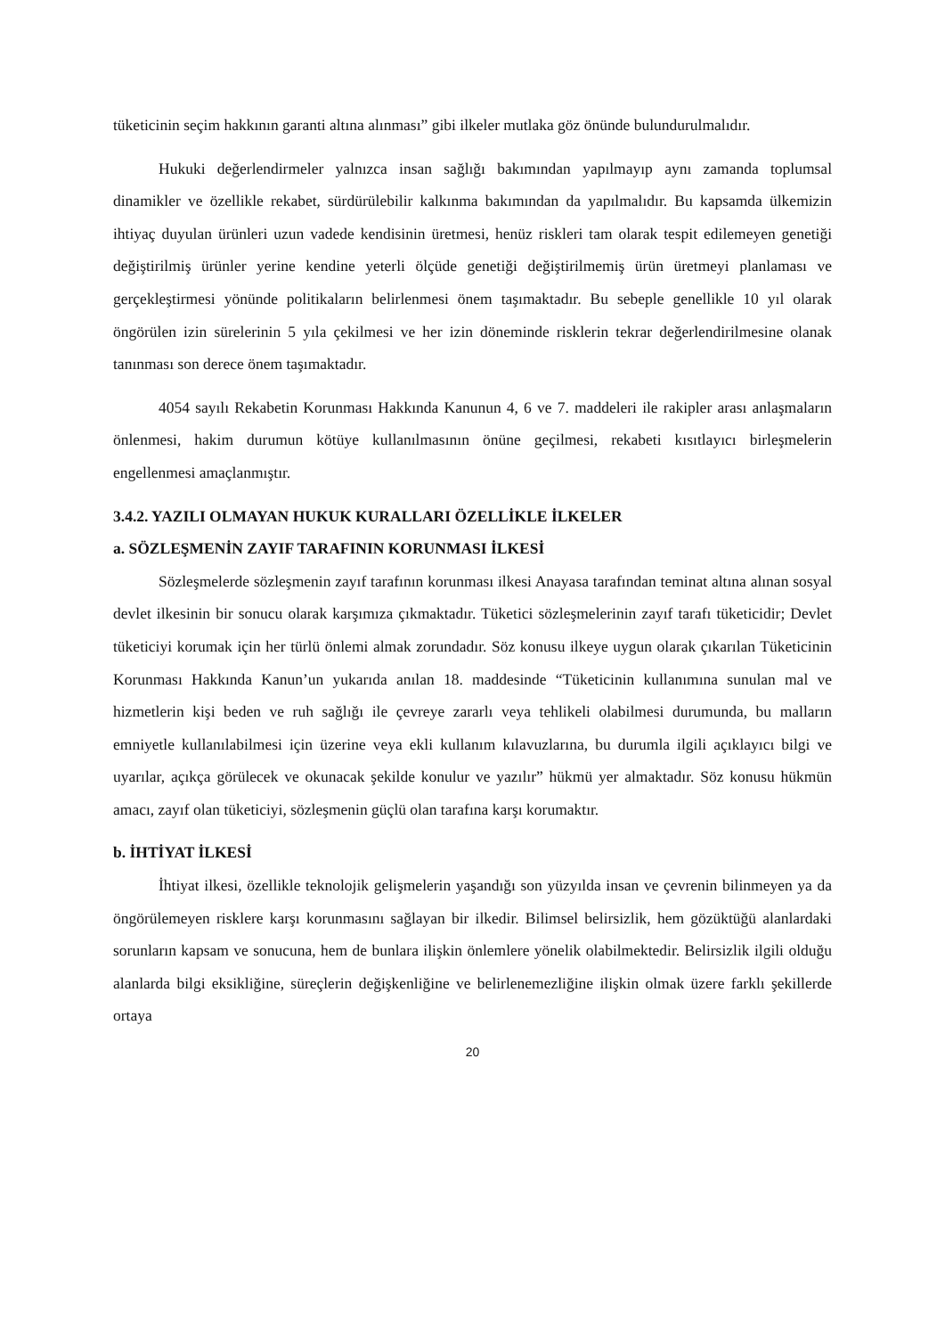tüketicinin seçim hakkının garanti altına alınması” gibi ilkeler mutlaka göz önünde bulundurulmalıdır.
Hukuki değerlendirmeler yalnızca insan sağlığı bakımından yapılmayıp aynı zamanda toplumsal dinamikler ve özellikle rekabet, sürdürülebilir kalkınma bakımından da yapılmalıdır. Bu kapsamda ülkemizin ihtiyaç duyulan ürünleri uzun vadede kendisinin üretmesi, henüz riskleri tam olarak tespit edilemeyen genetiği değiştirilmiş ürünler yerine kendine yeterli ölçüde genetiği değiştirilmemiş ürün üretmeyi planlaması ve gerçekleştirmesi yönünde politikaların belirlenmesi önem taşımaktadır. Bu sebeple genellikle 10 yıl olarak öngörülen izin sürelerinin 5 yıla çekilmesi ve her izin döneminde risklerin tekrar değerlendirilmesine olanak tanınması son derece önem taşımaktadır.
4054 sayılı Rekabetin Korunması Hakkında Kanunun 4, 6 ve 7. maddeleri ile rakipler arası anlaşmaların önlenmesi, hakim durumun kötüye kullanılmasının önüne geçilmesi, rekabeti kısıtlayıcı birleşmelerin engellenmesi amaçlanmıştır.
3.4.2. YAZILI OLMAYAN HUKUK KURALLARI ÖZELLİKLE İLKELER
a. SÖZLEŞMENİN ZAYIF TARAFININ KORUNMASI İLKESİ
Sözleşmelerde sözleşmenin zayıf tarafının korunması ilkesi Anayasa tarafından teminat altına alınan sosyal devlet ilkesinin bir sonucu olarak karşımıza çıkmaktadır. Tüketici sözleşmelerinin zayıf tarafı tüketicidir; Devlet tüketiciyi korumak için her türlü önlemi almak zorundadır. Söz konusu ilkeye uygun olarak çıkarılan Tüketicinin Korunması Hakkında Kanun’un yukarıda anılan 18. maddesinde “Tüketicinin kullanımına sunulan mal ve hizmetlerin kişi beden ve ruh sağlığı ile çevreye zararlı veya tehlikeli olabilmesi durumunda, bu malların emniyetle kullanılabilmesi için üzerine veya ekli kullanım kılavuzlarına, bu durumla ilgili açıklayıcı bilgi ve uyarılar, açıkça görülecek ve okunacak şekilde konulur ve yazılır” hükmü yer almaktadır. Söz konusu hükmün amacı, zayıf olan tüketiciyi, sözleşmenin güçlü olan tarafına karşı korumaktır.
b. İHTİYAT İLKESİ
İhtiyat ilkesi, özellikle teknolojik gelişmelerin yaşandığı son yüzyılda insan ve çevrenin bilinmeyen ya da öngörülemeyen risklere karşı korunmasını sağlayan bir ilkedir. Bilimsel belirsizlik, hem gözüktüğü alanlardaki sorunların kapsam ve sonucuna, hem de bunlara ilişkin önlemlere yönelik olabilmektedir. Belirsizlik ilgili olduğu alanlarda bilgi eksikliğine, süreçlerin değişkenliğine ve belirlenemezliğine ilişkin olmak üzere farklı şekillerde ortaya
20